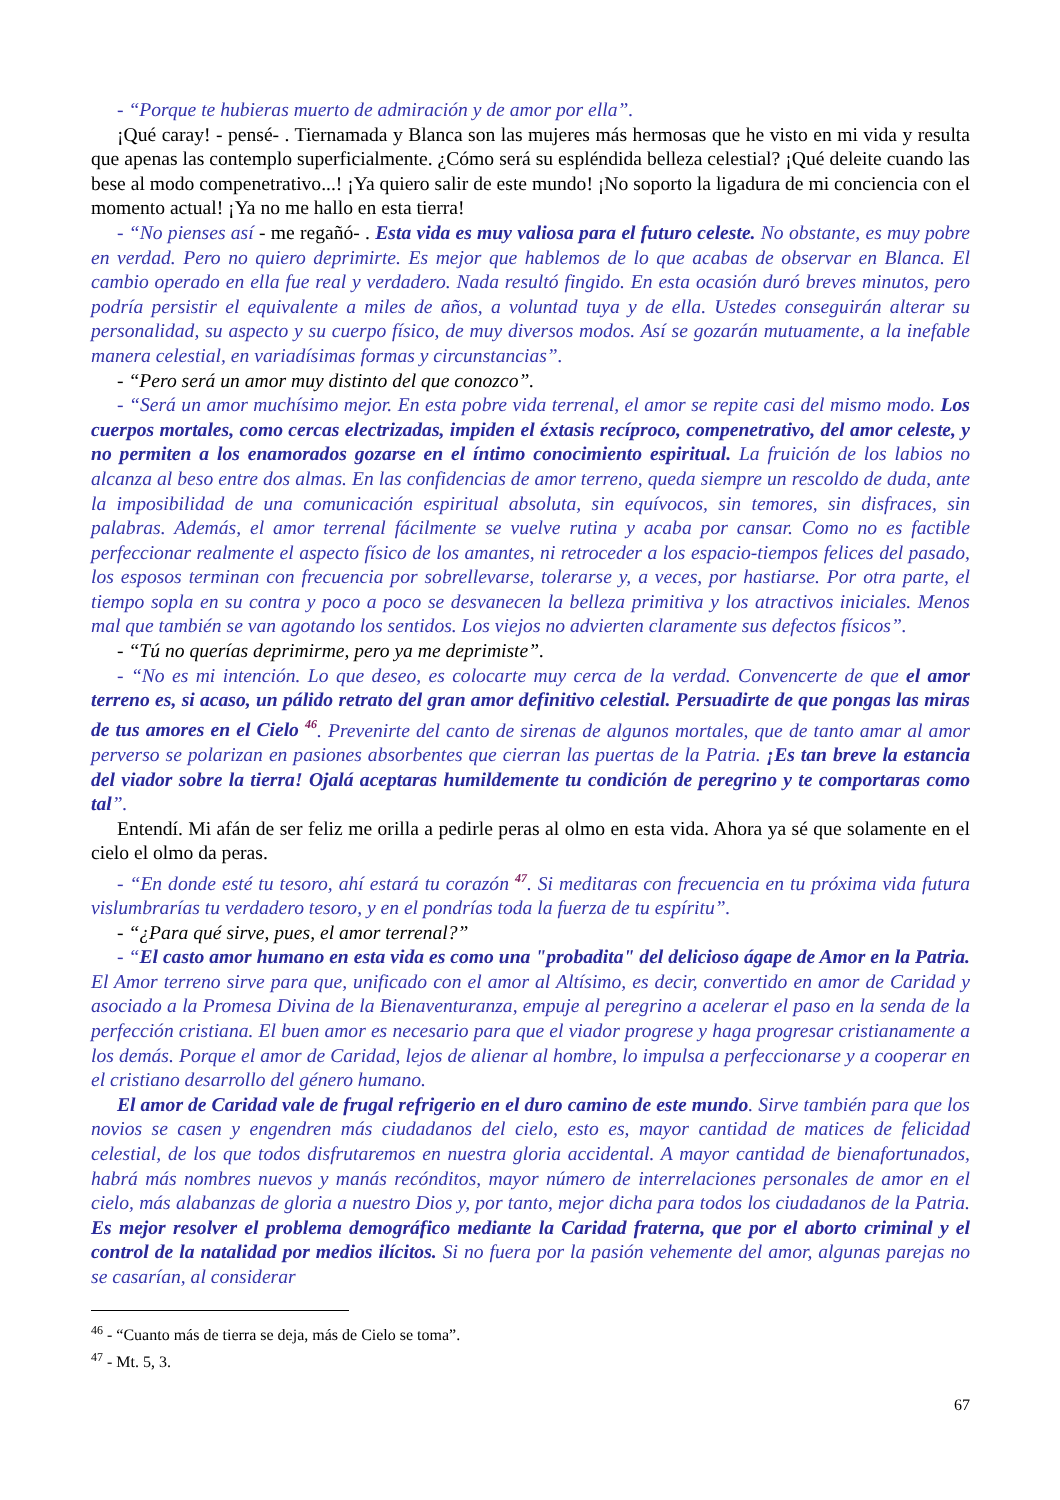- “Porque te hubieras muerto de admiración y de amor por ella”.
¡Qué caray! - pensé- . Tiernamada y Blanca son las mujeres más hermosas que he visto en mi vida y resulta que apenas las contemplo superficialmente. ¿Cómo será su espléndida belleza celestial? ¡Qué deleite cuando las bese al modo compenetrativo...! ¡Ya quiero salir de este mundo! ¡No soporto la ligadura de mi conciencia con el momento actual! ¡Ya no me hallo en esta tierra!
- “No pienses así - me regañó- . Esta vida es muy valiosa para el futuro celeste. No obstante, es muy pobre en verdad. Pero no quiero deprimirte. Es mejor que hablemos de lo que acabas de observar en Blanca. El cambio operado en ella fue real y verdadero. Nada resultó fingido. En esta ocasión duró breves minutos, pero podría persistir el equivalente a miles de años, a voluntad tuya y de ella. Ustedes conseguirán alterar su personalidad, su aspecto y su cuerpo físico, de muy diversos modos. Así se gozarán mutuamente, a la inefable manera celestial, en variadísimas formas y circunstancias”.
- “Pero será un amor muy distinto del que conozco”.
- “Será un amor muchísimo mejor. En esta pobre vida terrenal, el amor se repite casi del mismo modo. Los cuerpos mortales, como cercas electrizadas, impiden el éxtasis recíproco, compenetrativo, del amor celeste, y no permiten a los enamorados gozarse en el íntimo conocimiento espiritual. La fruición de los labios no alcanza al beso entre dos almas. En las confidencias de amor terreno, queda siempre un rescoldo de duda, ante la imposibilidad de una comunicación espiritual absoluta, sin equívocos, sin temores, sin disfraces, sin palabras. Además, el amor terrenal fácilmente se vuelve rutina y acaba por cansar. Como no es factible perfeccionar realmente el aspecto físico de los amantes, ni retroceder a los espacio-tiempos felices del pasado, los esposos terminan con frecuencia por sobrellevarse, tolerarse y, a veces, por hastiarse. Por otra parte, el tiempo sopla en su contra y poco a poco se desvanecen la belleza primitiva y los atractivos iniciales. Menos mal que también se van agotando los sentidos. Los viejos no advierten claramente sus defectos físicos”.
- “Tú no querías deprimirme, pero ya me deprimiste”.
- “No es mi intención. Lo que deseo, es colocarte muy cerca de la verdad. Convencerte de que el amor terreno es, si acaso, un pálido retrato del gran amor definitivo celestial. Persuadirte de que pongas las miras de tus amores en el Cielo <sup>46</sup>. Prevenirte del canto de sirenas de algunos mortales, que de tanto amar al amor perverso se polarizan en pasiones absorbentes que cierran las puertas de la Patria. ¡Es tan breve la estancia del viador sobre la tierra! Ojalá aceptaras humildemente tu condición de peregrino y te comportaras como tal”.
Entendí. Mi afán de ser feliz me orilla a pedirle peras al olmo en esta vida. Ahora ya sé que solamente en el cielo el olmo da peras.
- “En donde esté tu tesoro, ahí estará tu corazón <sup>47</sup>. Si meditaras con frecuencia en tu próxima vida futura vislumbrarías tu verdadero tesoro, y en el pondrías toda la fuerza de tu espíritu”.
- “¿Para qué sirve, pues, el amor terrenal?”
- “El casto amor humano en esta vida es como una "probadita" del delicioso ágape de Amor en la Patria. El Amor terreno sirve para que, unificado con el amor al Altísimo, es decir, convertido en amor de Caridad y asociado a la Promesa Divina de la Bienaventuranza, empuje al peregrino a acelerar el paso en la senda de la perfección cristiana. El buen amor es necesario para que el viador progrese y haga progresar cristianamente a los demás. Porque el amor de Caridad, lejos de alienar al hombre, lo impulsa a perfeccionarse y a cooperar en el cristiano desarrollo del género humano.
El amor de Caridad vale de frugal refrigerio en el duro camino de este mundo. Sirve también para que los novios se casen y engendren más ciudadanos del cielo, esto es, mayor cantidad de matices de felicidad celestial, de los que todos disfrutaremos en nuestra gloria accidental. A mayor cantidad de bienafortunados, habrá más nombres nuevos y manás recónditos, mayor número de interrelaciones personales de amor en el cielo, más alabanzas de gloria a nuestro Dios y, por tanto, mejor dicha para todos los ciudadanos de la Patria. Es mejor resolver el problema demográfico mediante la Caridad fraterna, que por el aborto criminal y el control de la natalidad por medios ilícitos. Si no fuera por la pasión vehemente del amor, algunas parejas no se casarían, al considerar
<sup>46</sup> - “Cuanto más de tierra se deja, más de Cielo se toma”.
<sup>47</sup> - Mt. 5, 3.
67